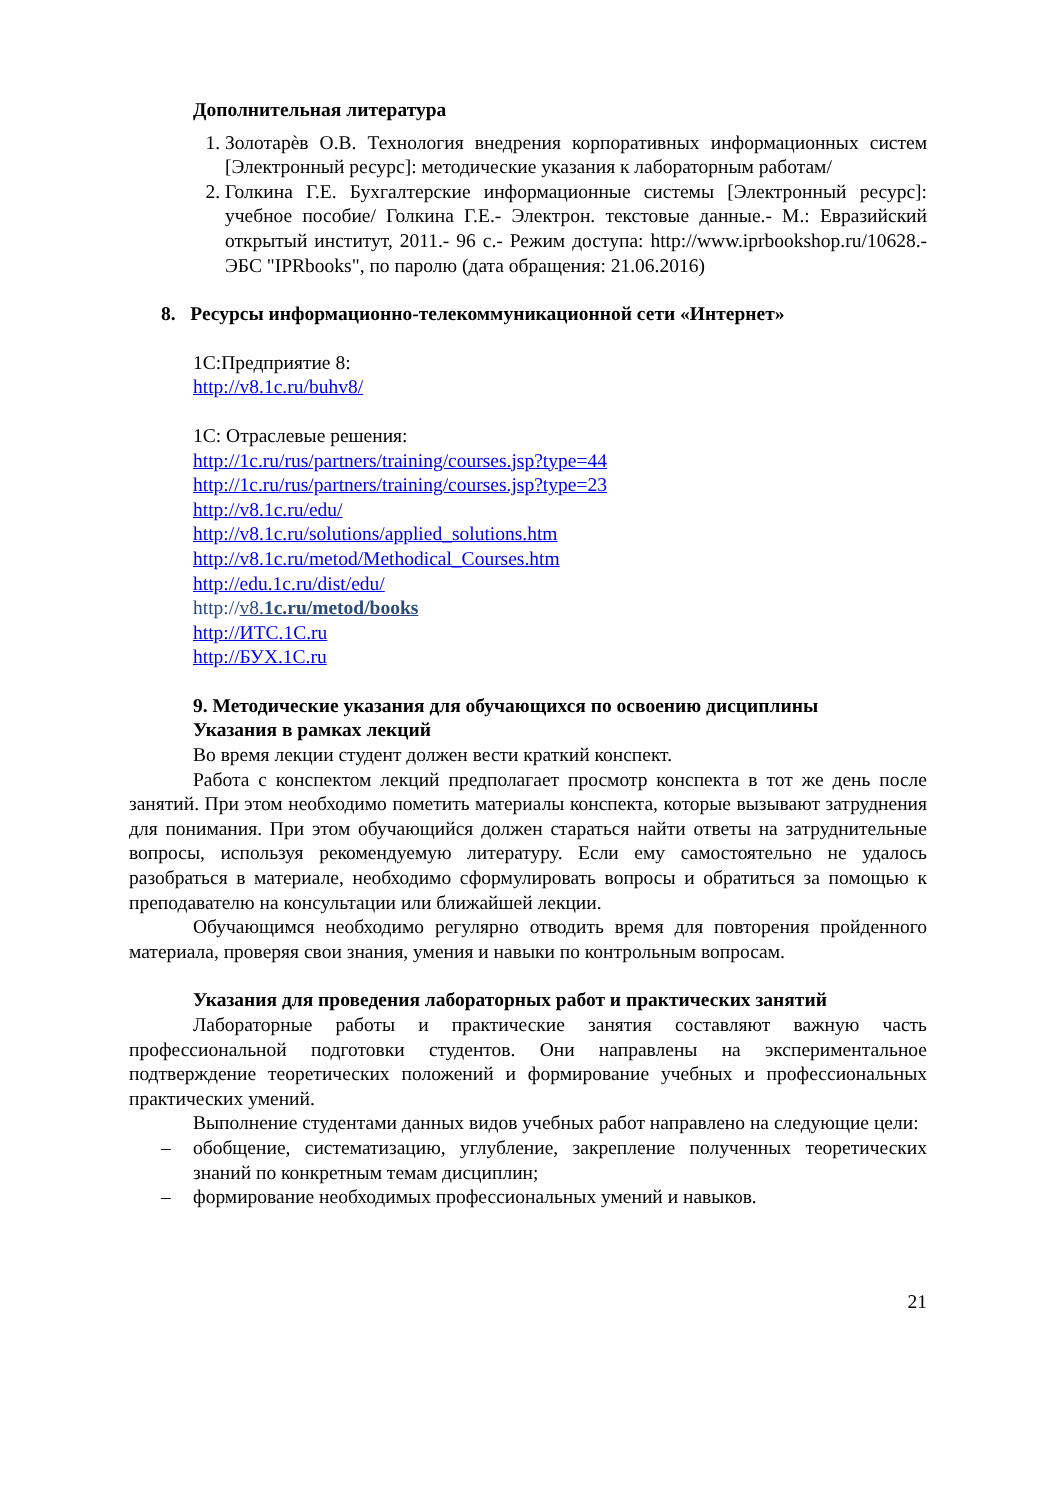Дополнительная литература
1. Золотарѐв О.В. Технология внедрения корпоративных информационных систем [Электронный ресурс]: методические указания к лабораторным работам/
2. Голкина Г.Е. Бухгалтерские информационные системы [Электронный ресурс]: учебное пособие/ Голкина Г.Е.- Электрон. текстовые данные.- М.: Евразийский открытый институт, 2011.- 96 с.- Режим доступа: http://www.iprbookshop.ru/10628.- ЭБС "IPRbooks", по паролю (дата обращения: 21.06.2016)
8. Ресурсы информационно-телекоммуникационной сети «Интернет»
1С:Предприятие 8:
http://v8.1c.ru/buhv8/
1С: Отраслевые решения:
http://1c.ru/rus/partners/training/courses.jsp?type=44
http://1c.ru/rus/partners/training/courses.jsp?type=23
http://v8.1c.ru/edu/
http://v8.1c.ru/solutions/applied_solutions.htm
http://v8.1c.ru/metod/Methodical_Courses.htm
http://edu.1c.ru/dist/edu/
http://v8.1c.ru/metod/books
http://ИТС.1С.ru
http://БУХ.1С.ru
9. Методические указания для обучающихся по освоению дисциплины
Указания в рамках лекций
Во время лекции студент должен вести краткий конспект.
Работа с конспектом лекций предполагает просмотр конспекта в тот же день после занятий. При этом необходимо пометить материалы конспекта, которые вызывают затруднения для понимания. При этом обучающийся должен стараться найти ответы на затруднительные вопросы, используя рекомендуемую литературу. Если ему самостоятельно не удалось разобраться в материале, необходимо сформулировать вопросы и обратиться за помощью к преподавателю на консультации или ближайшей лекции.
Обучающимся необходимо регулярно отводить время для повторения пройденного материала, проверяя свои знания, умения и навыки по контрольным вопросам.
Указания для проведения лабораторных работ и практических занятий
Лабораторные работы и практические занятия составляют важную часть профессиональной подготовки студентов. Они направлены на экспериментальное подтверждение теоретических положений и формирование учебных и профессиональных практических умений.
Выполнение студентами данных видов учебных работ направлено на следующие цели:
– обобщение, систематизацию, углубление, закрепление полученных теоретических знаний по конкретным темам дисциплин;
– формирование необходимых профессиональных умений и навыков.
21